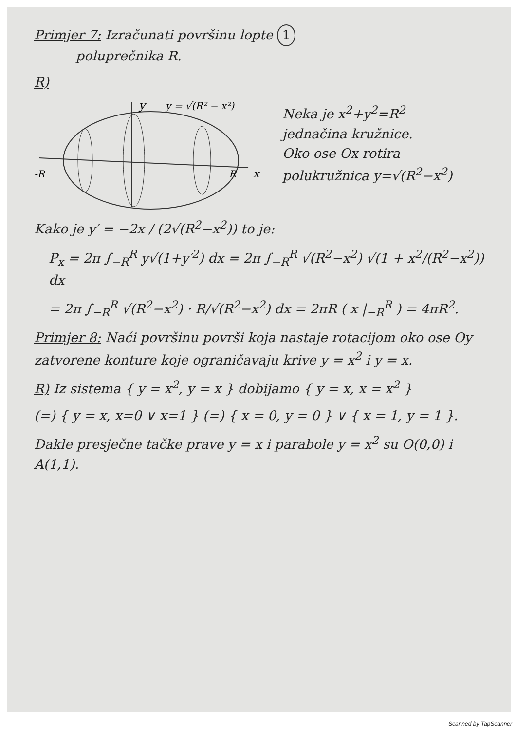Primjer 7: Izračunati površinu lopte 1
poluprečnika R.
R)
y
y = √(R² − x²)
-R
R
x
Neka je x<sup>2</sup>+y<sup>2</sup>=R<sup>2</sup>
jednačina kružnice.
Oko ose Ox rotira
polukružnica y=√(R<sup>2</sup>−x<sup>2</sup>)
Kako je y′ = −2x / (2√(R<sup>2</sup>−x<sup>2</sup>)) to je:
P<sub>x</sub> = 2π ∫<sub>−R</sub><sup>R</sup> y√(1+y′<sup>2</sup>) dx = 2π ∫<sub>−R</sub><sup>R</sup> √(R<sup>2</sup>−x<sup>2</sup>) √(1 + x<sup>2</sup>/(R<sup>2</sup>−x<sup>2</sup>)) dx
= 2π ∫<sub>−R</sub><sup>R</sup> √(R<sup>2</sup>−x<sup>2</sup>) · R/√(R<sup>2</sup>−x<sup>2</sup>) dx = 2πR ( x |<sub>−R</sub><sup>R</sup> ) = 4πR<sup>2</sup>.
Primjer 8: Naći površinu površi koja nastaje rotacijom oko ose Oy zatvorene konture koje ograničavaju krive y = x<sup>2</sup> i y = x.
R) Iz sistema { y = x<sup>2</sup>, y = x } dobijamo { y = x, x = x<sup>2</sup> }
(=) { y = x, x=0 ∨ x=1 } (=) { x = 0, y = 0 } ∨ { x = 1, y = 1 }.
Dakle presječne tačke prave y = x i parabole y = x<sup>2</sup> su O(0,0) i A(1,1).
Scanned by TapScanner